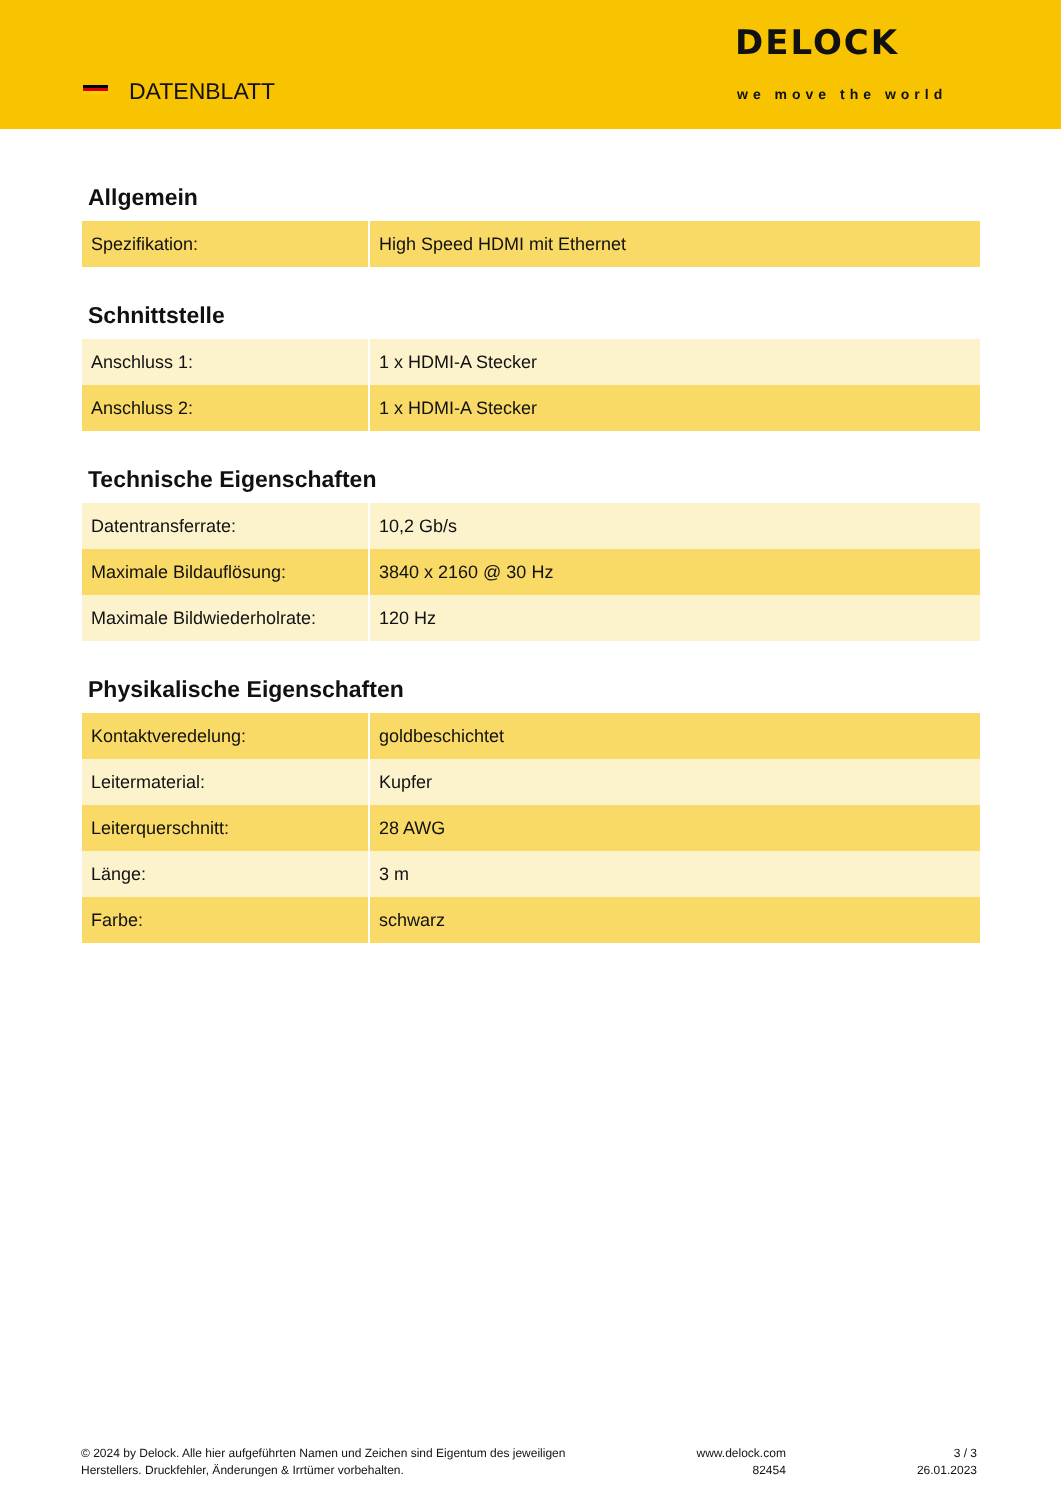DATENBLATT
DELOCK
we move the world
Allgemein
| Spezifikation: | High Speed HDMI mit Ethernet |
Schnittstelle
| Anschluss 1: | 1 x HDMI-A Stecker |
| Anschluss 2: | 1 x HDMI-A Stecker |
Technische Eigenschaften
| Datentransferrate: | 10,2 Gb/s |
| Maximale Bildauflösung: | 3840 x 2160 @ 30 Hz |
| Maximale Bildwiederholrate: | 120 Hz |
Physikalische Eigenschaften
| Kontaktveredelung: | goldbeschichtet |
| Leitermaterial: | Kupfer |
| Leiterquerschnitt: | 28 AWG |
| Länge: | 3 m |
| Farbe: | schwarz |
© 2024 by Delock. Alle hier aufgeführten Namen und Zeichen sind Eigentum des jeweiligen
Herstellers. Druckfehler, Änderungen & Irrtümer vorbehalten.
www.delock.com
82454
3 / 3
26.01.2023